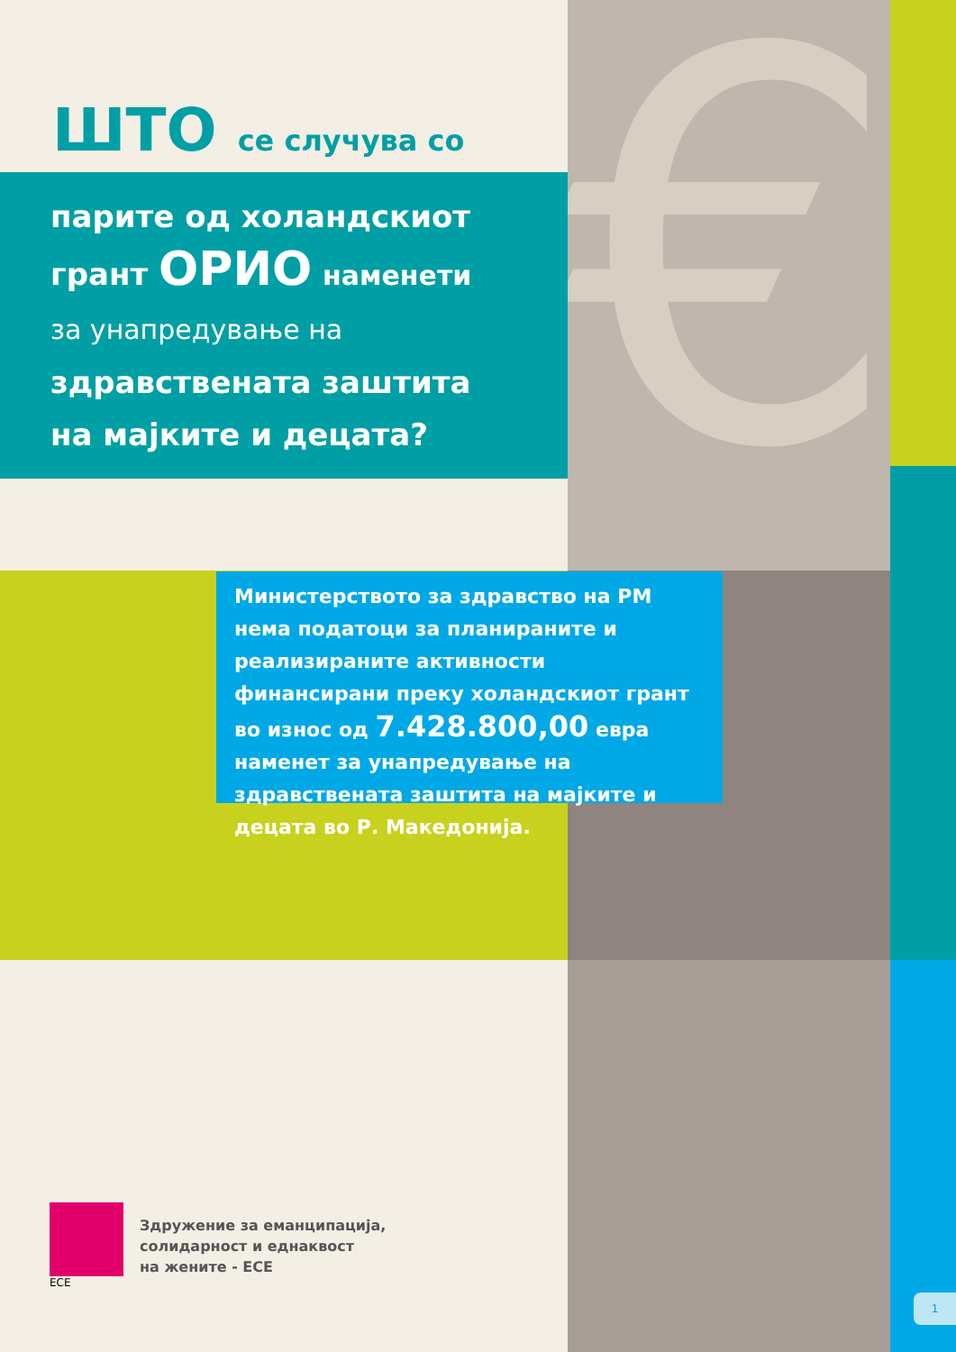€
ШТО се случува со
парите од холандскиот
грант ОРИО наменети
за унапредување на
здравствената заштита
на мајките и децата?
Министерството за здравство на РМ нема податоци за планираните и реализираните активности финансирани преку холандскиот грант во износ од 7.428.800,00 евра наменет за унапредување на здравствената заштита на мајките и децата во Р. Македонија.
ECE
Здружение за еманципација,
солидарност и еднаквост
на жените - ЕСЕ
1